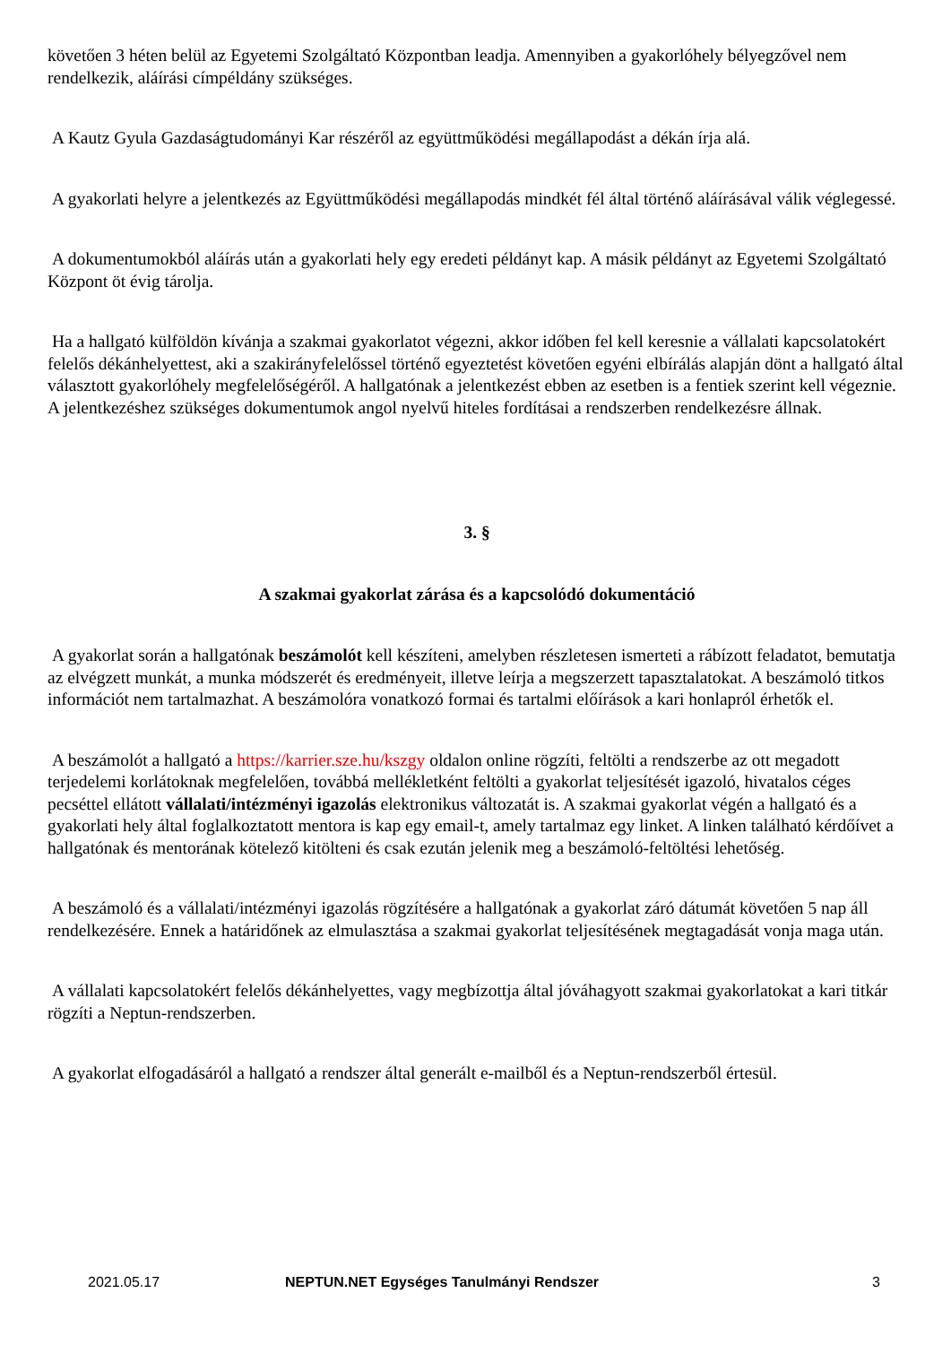követően 3 héten belül az Egyetemi Szolgáltató Központban leadja. Amennyiben a gyakorlóhely bélyegzővel nem rendelkezik, aláírási címpéldány szükséges.
A Kautz Gyula Gazdaságtudományi Kar részéről az együttműködési megállapodást a dékán írja alá.
A gyakorlati helyre a jelentkezés az Együttműködési megállapodás mindkét fél által történő aláírásával válik véglegessé.
A dokumentumokból aláírás után a gyakorlati hely egy eredeti példányt kap. A másik példányt az Egyetemi Szolgáltató Központ öt évig tárolja.
Ha a hallgató külföldön kívánja a szakmai gyakorlatot végezni, akkor időben fel kell keresnie a vállalati kapcsolatokért felelős dékánhelyettest, aki a szakirányfelelőssel történő egyeztetést követően egyéni elbírálás alapján dönt a hallgató által választott gyakorlóhely megfelelőségéről. A hallgatónak a jelentkezést ebben az esetben is a fentiek szerint kell végeznie. A jelentkezéshez szükséges dokumentumok angol nyelvű hiteles fordításai a rendszerben rendelkezésre állnak.
3. §
A szakmai gyakorlat zárása és a kapcsolódó dokumentáció
A gyakorlat során a hallgatónak beszámolót kell készíteni, amelyben részletesen ismerteti a rábízott feladatot, bemutatja az elvégzett munkát, a munka módszerét és eredményeit, illetve leírja a megszerzett tapasztalatokat. A beszámoló titkos információt nem tartalmazhat. A beszámolóra vonatkozó formai és tartalmi előírások a kari honlapról érhetők el.
A beszámolót a hallgató a https://karrier.sze.hu/kszgy oldalon online rögzíti, feltölti a rendszerbe az ott megadott terjedelemi korlátoknak megfelelően, továbbá mellékletként feltölti a gyakorlat teljesítését igazoló, hivatalos céges pecséttel ellátott vállalati/intézményi igazolás elektronikus változatát is. A szakmai gyakorlat végén a hallgató és a gyakorlati hely által foglalkoztatott mentora is kap egy email-t, amely tartalmaz egy linket. A linken található kérdőívet a hallgatónak és mentorának kötelező kitölteni és csak ezután jelenik meg a beszámoló-feltöltési lehetőség.
A beszámoló és a vállalati/intézményi igazolás rögzítésére a hallgatónak a gyakorlat záró dátumát követően 5 nap áll rendelkezésére. Ennek a határidőnek az elmulasztása a szakmai gyakorlat teljesítésének megtagadását vonja maga után.
A vállalati kapcsolatokért felelős dékánhelyettes, vagy megbízottja által jóváhagyott szakmai gyakorlatokat a kari titkár rögzíti a Neptun-rendszerben.
A gyakorlat elfogadásáról a hallgató a rendszer által generált e-mailből és a Neptun-rendszerből értesül.
2021.05.17 NEPTUN.NET Egységes Tanulmányi Rendszer 3